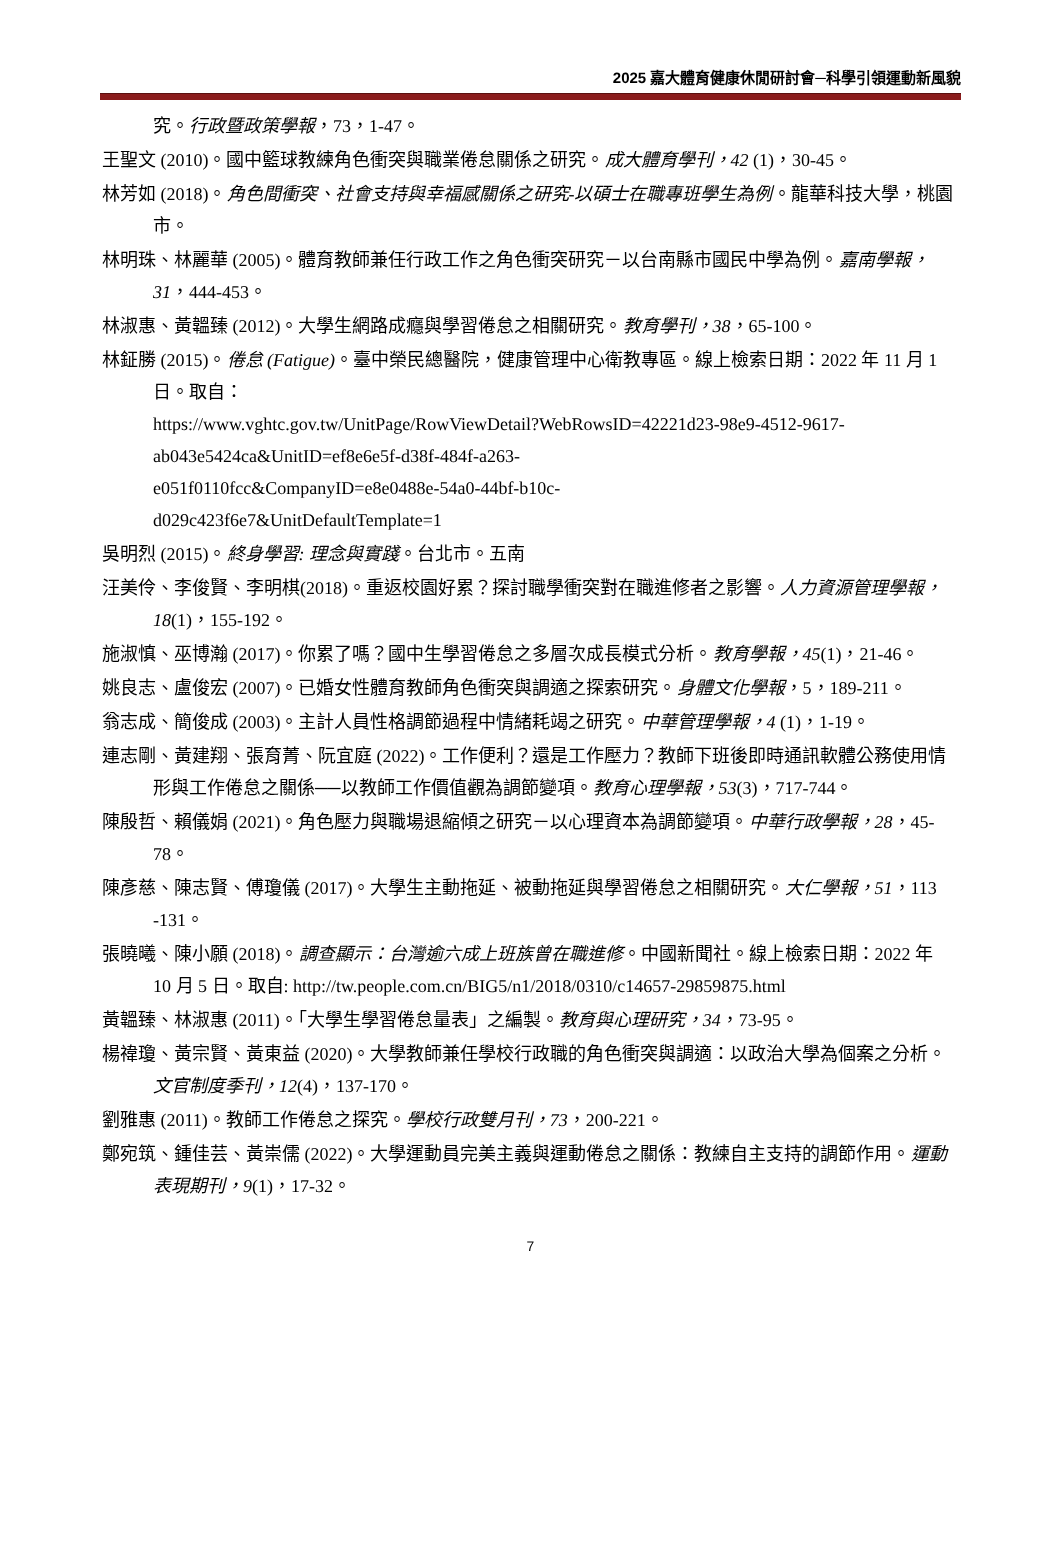2025 嘉大體育健康休閒研討會─科學引領運動新風貌
究。行政暨政策學報，73，1-47。
王聖文 (2010)。國中籃球教練角色衝突與職業倦怠關係之研究。成大體育學刊，42 (1)，30-45。
林芳如 (2018)。角色間衝突、社會支持與幸福感關係之研究-以碩士在職專班學生為例。龍華科技大學，桃園市。
林明珠、林麗華 (2005)。體育教師兼任行政工作之角色衝突研究－以台南縣市國民中學為例。嘉南學報，31，444-453。
林淑惠、黃韞臻 (2012)。大學生網路成癮與學習倦怠之相關研究。教育學刊，38，65-100。
林鉦勝 (2015)。倦怠 (Fatigue)。臺中榮民總醫院，健康管理中心衛教專區。線上檢索日期：2022 年 11 月 1 日。取自：
https://www.vghtc.gov.tw/UnitPage/RowViewDetail?WebRowsID=42221d23-98e9-4512-9617-ab043e5424ca&UnitID=ef8e6e5f-d38f-484f-a263-
e051f0110fcc&CompanyID=e8e0488e-54a0-44bf-b10c-
d029c423f6e7&UnitDefaultTemplate=1
吳明烈 (2015)。終身學習: 理念與實踐。台北市。五南
汪美伶、李俊賢、李明棋(2018)。重返校園好累？探討職學衝突對在職進修者之影響。人力資源管理學報，18(1)，155-192。
施淑慎、巫博瀚 (2017)。你累了嗎？國中生學習倦怠之多層次成長模式分析。教育學報，45(1)，21-46。
姚良志、盧俊宏 (2007)。已婚女性體育教師角色衝突與調適之探索研究。身體文化學報，5，189-211。
翁志成、簡俊成 (2003)。主計人員性格調節過程中情緒耗竭之研究。中華管理學報，4 (1)，1-19。
連志剛、黃建翔、張育菁、阮宜庭 (2022)。工作便利？還是工作壓力？教師下班後即時通訊軟體公務使用情 形與工作倦怠之關係──以教師工作價值觀為調節變項。教育心理學報，53(3)，717-744。
陳殷哲、賴儀娟 (2021)。角色壓力與職場退縮傾之研究－以心理資本為調節變項。中華行政學報，28，45-78。
陳彥慈、陳志賢、傅瓊儀 (2017)。大學生主動拖延、被動拖延與學習倦怠之相關研究。大仁學報，51，113 -131。
張曉曦、陳小願 (2018)。調查顯示：台灣逾六成上班族曾在職進修。中國新聞社。線上檢索日期：2022 年 10 月 5 日。取自: http://tw.people.com.cn/BIG5/n1/2018/0310/c14657-29859875.html
黃韞臻、林淑惠 (2011)。「大學生學習倦怠量表」之編製。教育與心理研究，34，73-95。
楊禕瓊、黃宗賢、黃東益 (2020)。大學教師兼任學校行政職的角色衝突與調適：以政治大學為個案之分析。文官制度季刊，12(4)，137-170。
劉雅惠 (2011)。教師工作倦怠之探究。學校行政雙月刊，73，200-221。
鄭宛筑、鍾佳芸、黃崇儒 (2022)。大學運動員完美主義與運動倦怠之關係：教練自主支持的調節作用。運動表現期刊，9(1)，17-32。
7